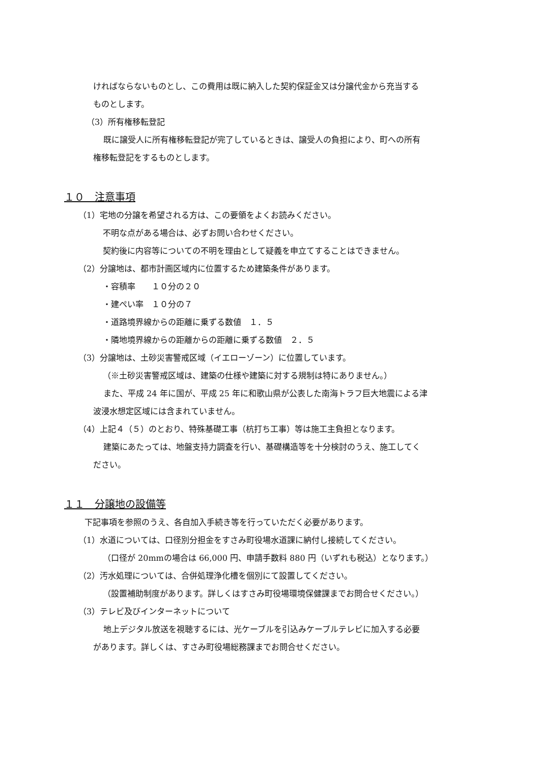ければならないものとし、この費用は既に納入した契約保証金又は分譲代金から充当する
ものとします。
（3）所有権移転登記
既に譲受人に所有権移転登記が完了しているときは、譲受人の負担により、町への所有
権移転登記をするものとします。
１０　注意事項
（1）宅地の分譲を希望される方は、この要領をよくお読みください。
不明な点がある場合は、必ずお問い合わせください。
契約後に内容等についての不明を理由として疑義を申立てすることはできません。
（2）分譲地は、都市計画区域内に位置するため建築条件があります。
・容積率　　１０分の２０
・建ぺい率　１０分の７
・道路境界線からの距離に乗ずる数値　１．５
・隣地境界線からの距離からの距離に乗ずる数値　２．５
（3）分譲地は、土砂災害警戒区域（イエローゾーン）に位置しています。
（※土砂災害警戒区域は、建築の仕様や建築に対する規制は特にありません。）
また、平成 24 年に国が、平成 25 年に和歌山県が公表した南海トラフ巨大地震による津
波浸水想定区域には含まれていません。
（4）上記４（５）のとおり、特殊基礎工事（杭打ち工事）等は施工主負担となります。
建築にあたっては、地盤支持力調査を行い、基礎構造等を十分検討のうえ、施工してく
ださい。
１１　分譲地の設備等
下記事項を参照のうえ、各自加入手続き等を行っていただく必要があります。
（1）水道については、口径別分担金をすさみ町役場水道課に納付し接続してください。
（口径が 20mmの場合は 66,000 円、申請手数料 880 円（いずれも税込）となります。）
（2）汚水処理については、合併処理浄化槽を個別にて設置してください。
（設置補助制度があります。詳しくはすさみ町役場環境保健課までお問合せください。）
（3）テレビ及びインターネットについて
地上デジタル放送を視聴するには、光ケーブルを引込みケーブルテレビに加入する必要
があります。詳しくは、すさみ町役場総務課までお問合せください。